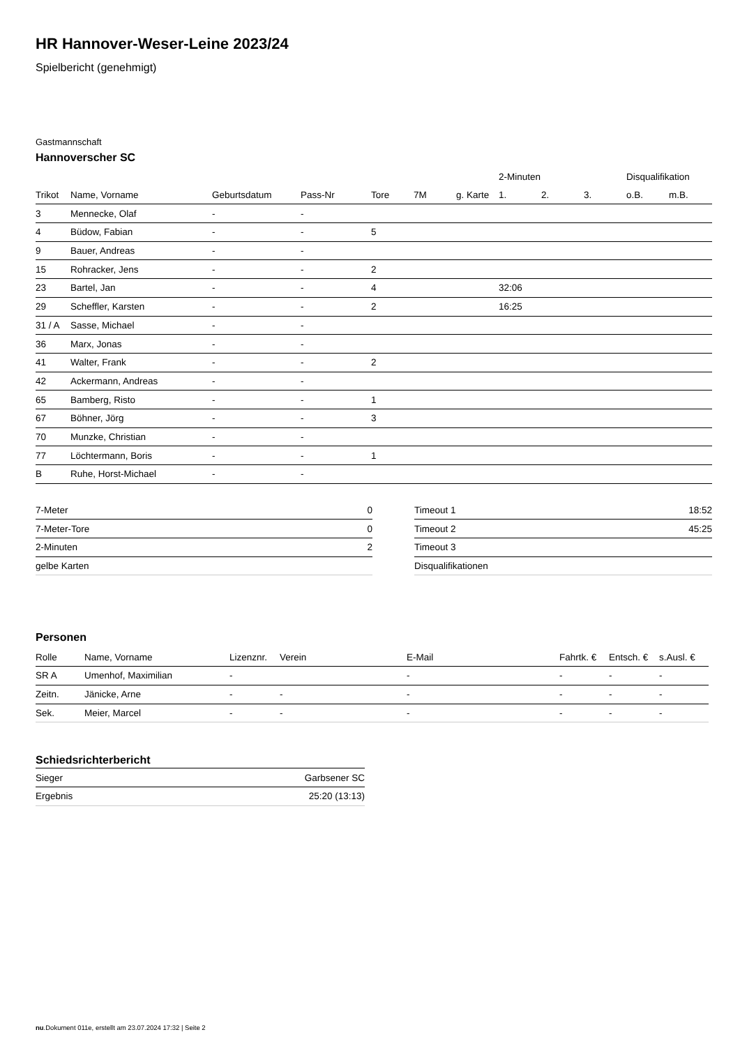HR Hannover-Weser-Leine 2023/24
Spielbericht (genehmigt)
Gastmannschaft
Hannoverscher SC
| | | | | | | | 2-Minuten | | | Disqualifikation | |
| --- | --- | --- | --- | --- | --- | --- | --- | --- | --- | --- | --- |
| Trikot | Name, Vorname | Geburtsdatum | Pass-Nr | Tore | 7M | g. Karte | 1. | 2. | 3. | o.B. | m.B. |
| 3 | Mennecke, Olaf | - | - | | | | | | | | |
| 4 | Büdow, Fabian | - | - | 5 | | | | | | | |
| 9 | Bauer, Andreas | - | - | | | | | | | | |
| 15 | Rohracker, Jens | - | - | 2 | | | | | | | |
| 23 | Bartel, Jan | - | - | 4 | | | 32:06 | | | | |
| 29 | Scheffler, Karsten | - | - | 2 | | | 16:25 | | | | |
| 31 / A | Sasse, Michael | - | - | | | | | | | | |
| 36 | Marx, Jonas | - | - | | | | | | | | |
| 41 | Walter, Frank | - | - | 2 | | | | | | | |
| 42 | Ackermann, Andreas | - | - | | | | | | | | |
| 65 | Bamberg, Risto | - | - | 1 | | | | | | | |
| 67 | Böhner, Jörg | - | - | 3 | | | | | | | |
| 70 | Munzke, Christian | - | - | | | | | | | | |
| 77 | Löchtermann, Boris | - | - | 1 | | | | | | | |
| B | Ruhe, Horst-Michael | - | - | | | | | | | | |
| 7-Meter | 0 |
| 7-Meter-Tore | 0 |
| 2-Minuten | 2 |
| gelbe Karten | |
| Timeout 1 | 18:52 |
| Timeout 2 | 45:25 |
| Timeout 3 | |
| Disqualifikationen | |
Personen
| Rolle | Name, Vorname | Lizenznr. | Verein | E-Mail | Fahrtk. € | Entsch. € | s.Ausl. € |
| --- | --- | --- | --- | --- | --- | --- | --- |
| SR A | Umenhof, Maximilian | - | | - | - | - | - |
| Zeitn. | Jänicke, Arne | - | - | - | - | - | - |
| Sek. | Meier, Marcel | - | - | - | - | - | - |
Schiedsrichterbericht
| Sieger | Garbsener SC |
| Ergebnis | 25:20 (13:13) |
nu.Dokument 011e, erstellt am 23.07.2024 17:32 | Seite 2